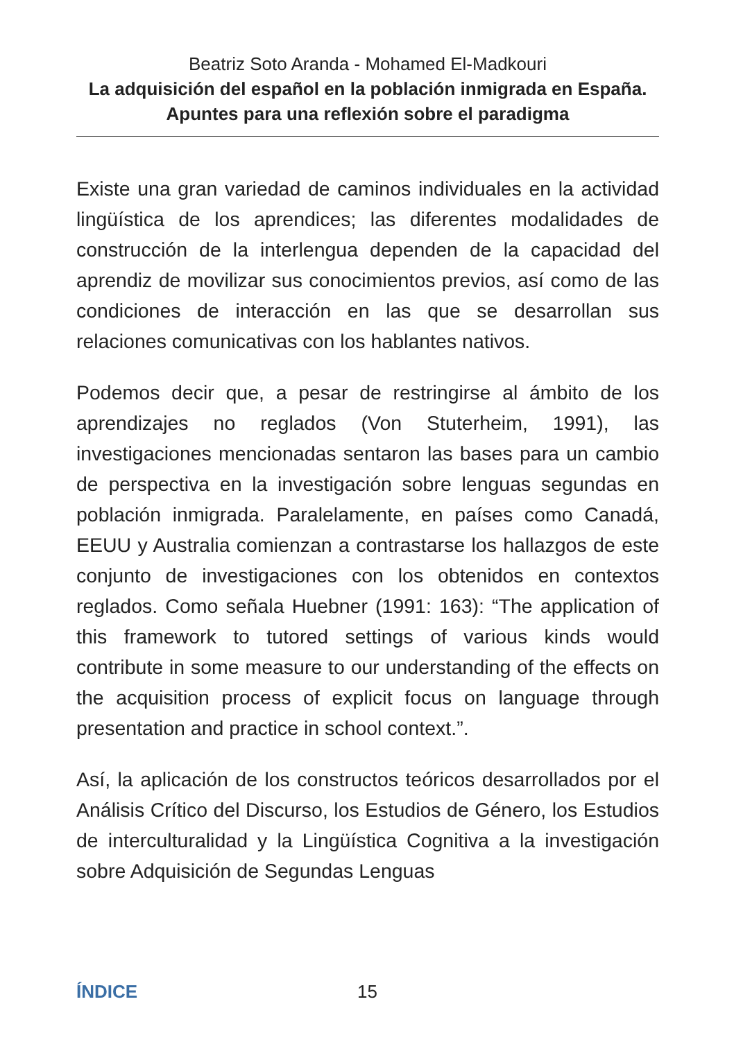Beatriz Soto Aranda - Mohamed El-Madkouri
La adquisición del español en la población inmigrada en España. Apuntes para una reflexión sobre el paradigma
Existe una gran variedad de caminos individuales en la actividad lingüística de los aprendices; las diferentes modalidades de construcción de la interlengua dependen de la capacidad del aprendiz de movilizar sus conocimientos previos, así como de las condiciones de interacción en las que se desarrollan sus relaciones comunicativas con los hablantes nativos.
Podemos decir que, a pesar de restringirse al ámbito de los aprendizajes no reglados (Von Stuterheim, 1991), las investigaciones mencionadas sentaron las bases para un cambio de perspectiva en la investigación sobre lenguas segundas en población inmigrada. Paralelamente, en países como Canadá, EEUU y Australia comienzan a contrastarse los hallazgos de este conjunto de investigaciones con los obtenidos en contextos reglados. Como señala Huebner (1991: 163): “The application of this framework to tutored settings of various kinds would contribute in some measure to our understanding of the effects on the acquisition process of explicit focus on language through presentation and practice in school context.”.
Así, la aplicación de los constructos teóricos desarrollados por el Análisis Crítico del Discurso, los Estudios de Género, los Estudios de interculturalidad y la Lingüística Cognitiva a la investigación sobre Adquisición de Segundas Lenguas
ÍNDICE 15